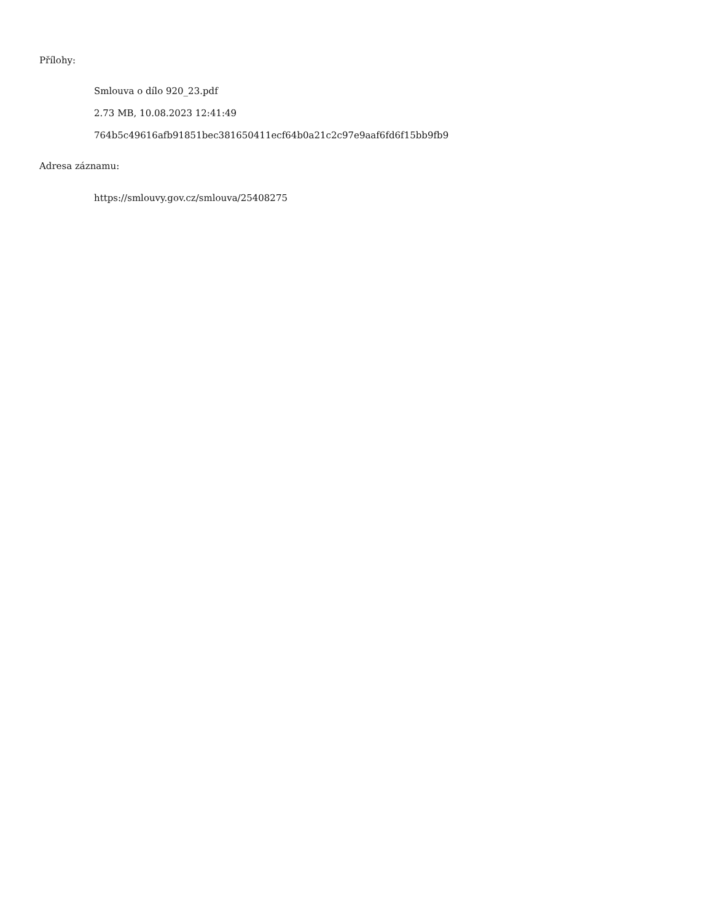Přílohy:
Smlouva o dílo 920_23.pdf
2.73 MB, 10.08.2023 12:41:49
764b5c49616afb91851bec381650411ecf64b0a21c2c97e9aaf6fd6f15bb9fb9
Adresa záznamu:
https://smlouvy.gov.cz/smlouva/25408275